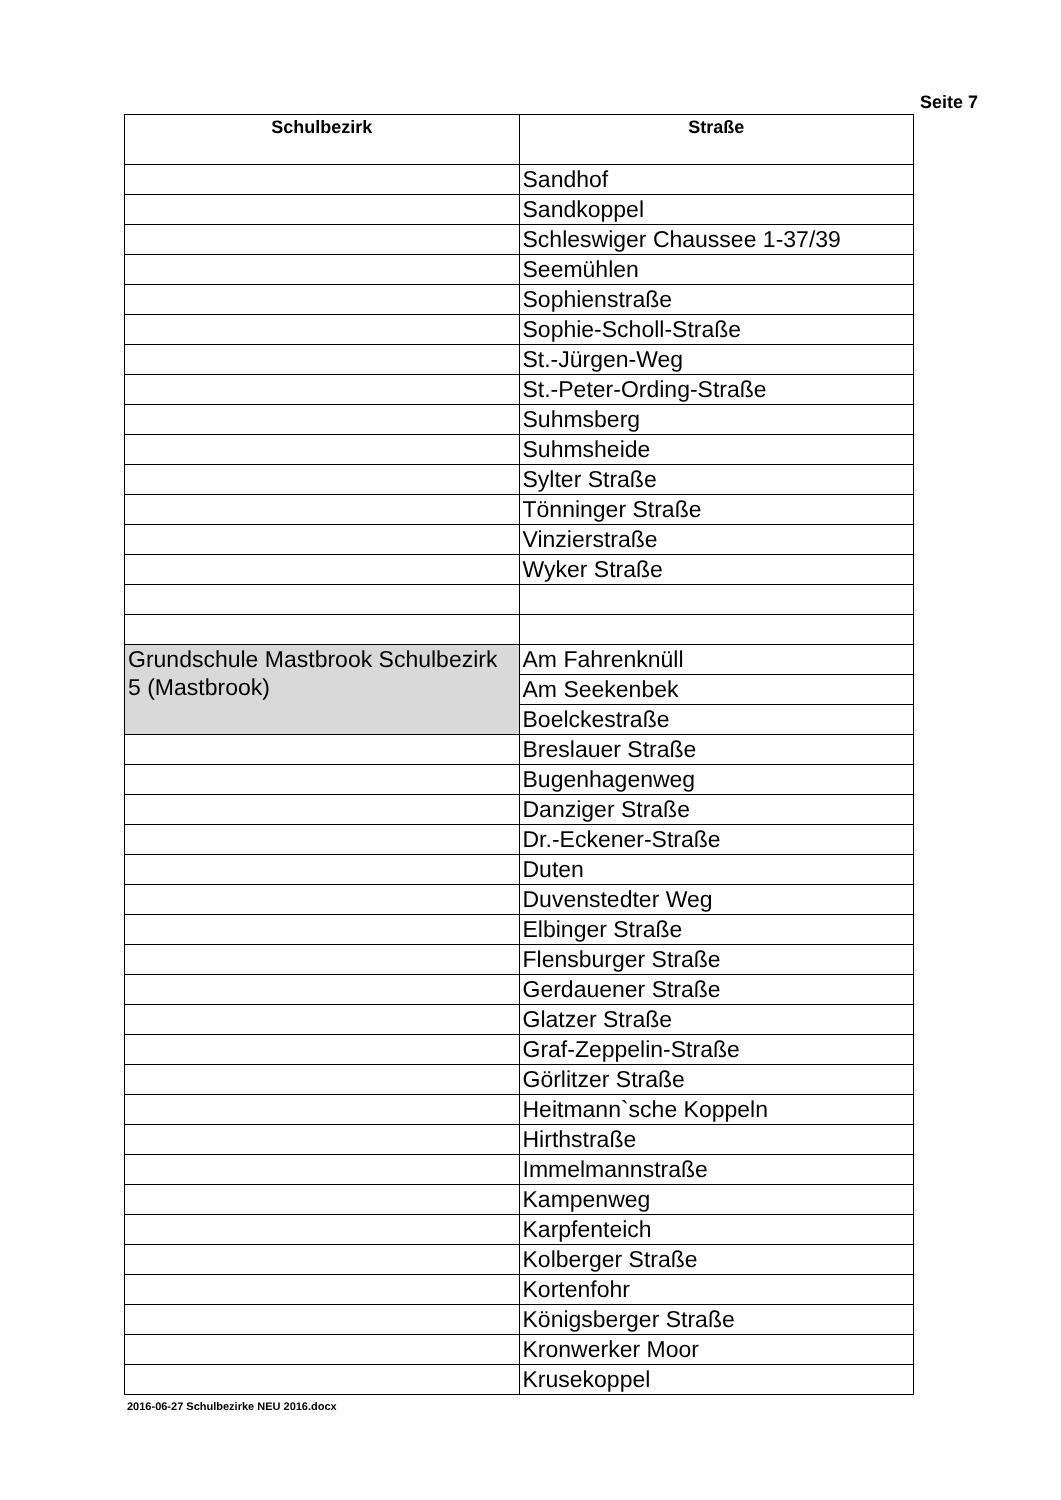Seite 7
| Schulbezirk | Straße |
| --- | --- |
| | Sandhof |
| | Sandkoppel |
| | Schleswiger Chaussee 1-37/39 |
| | Seemühlen |
| | Sophienstraße |
| | Sophie-Scholl-Straße |
| | St.-Jürgen-Weg |
| | St.-Peter-Ording-Straße |
| | Suhmsberg |
| | Suhmsheide |
| | Sylter Straße |
| | Tönninger Straße |
| | Vinzierstraße |
| | Wyker Straße |
| Grundschule Mastbrook Schulbezirk 5 (Mastbrook) | Am Fahrenknüll |
| | Am Seekenbek |
| | Boelckestraße |
| | Breslauer Straße |
| | Bugenhagenweg |
| | Danziger Straße |
| | Dr.-Eckener-Straße |
| | Duten |
| | Duvenstedter Weg |
| | Elbinger Straße |
| | Flensburger Straße |
| | Gerdauener Straße |
| | Glatzer Straße |
| | Graf-Zeppelin-Straße |
| | Görlitzer Straße |
| | Heitmann`sche Koppeln |
| | Hirthstraße |
| | Immelmannstraße |
| | Kampenweg |
| | Karpfenteich |
| | Kolberger Straße |
| | Kortenfohr |
| | Königsberger Straße |
| | Kronwerker Moor |
| | Krusekoppel |
2016-06-27 Schulbezirke NEU 2016.docx